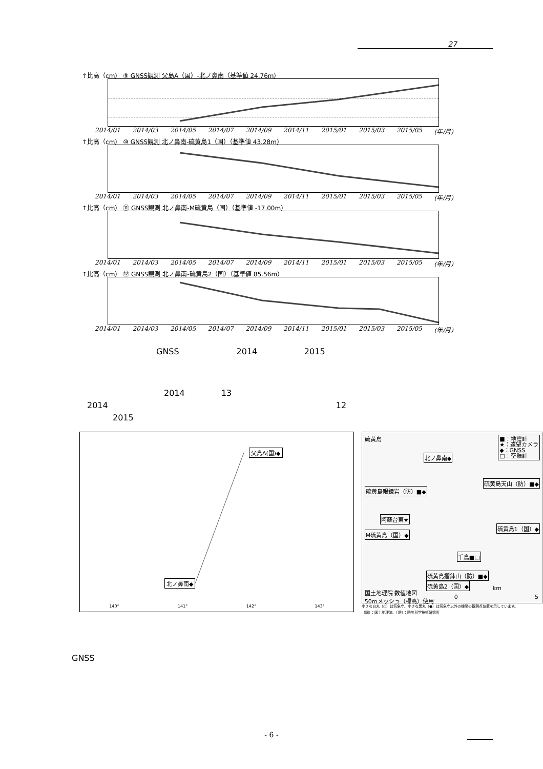27
↑比高（cm） ⑨ GNSS観測 父島A（国）-北ノ鼻南（基準値 24.76m）
2014/01 2014/03 2014/05 2014/07 2014/09 2014/11 2015/01 2015/03 2015/05 (年/月)
↑比高（cm） ⑩ GNSS観測 北ノ鼻南-硫黄島1（国）（基準値 43.28m）
2014/01 2014/03 2014/05 2014/07 2014/09 2014/11 2015/01 2015/03 2015/05 (年/月)
↑比高（cm） ⑪ GNSS観測 北ノ鼻南-M硫黄島（国）（基準値 -17.00m）
2014/01 2014/03 2014/05 2014/07 2014/09 2014/11 2015/01 2015/03 2015/05 (年/月)
↑比高（cm） ⑫ GNSS観測 北ノ鼻南-硫黄島2（国）（基準値 85.56m）
2014/01 2014/03 2014/05 2014/07 2014/09 2014/11 2015/01 2015/03 2015/05 (年/月)
GNSS 2014 2015
2014 13
2014 12
2015
父島A(国)◆
北ノ鼻南◆
140° 141° 142° 143°
硫黄島
■：地震計
★：遠望カメラ
◆：GNSS
□：空振計
北ノ鼻南◆
硫黄島天山（防）■◆
硫黄島眼鏡岩（防）■◆
阿蘇台東★
硫黄島1（国）◆
M硫黄島（国）◆
千鳥■□
硫黄島摺鉢山（防）■◆
硫黄島2（国）◆
km
国土地理院 数値地図
50mメッシュ（標高）使用
0 5
小さな白丸（○）は気象庁、小さな黒丸（●）は気象庁以外の機関の観測点位置を示しています。
（国）：国土地理院、（防）：防災科学技術研究所
GNSS
- 6 -